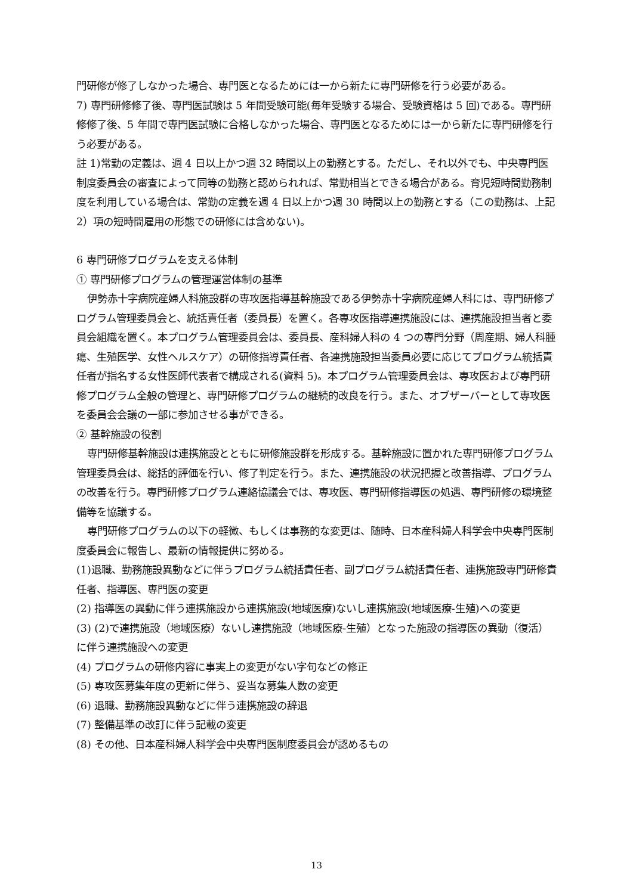門研修が修了しなかった場合、専門医となるためには一から新たに専門研修を行う必要がある。
7) 専門研修修了後、専門医試験は 5 年間受験可能(毎年受験する場合、受験資格は 5 回)である。専門研修修了後、5 年間で専門医試験に合格しなかった場合、専門医となるためには一から新たに専門研修を行う必要がある。
註 1)常勤の定義は、週 4 日以上かつ週 32 時間以上の勤務とする。ただし、それ以外でも、中央専門医制度委員会の審査によって同等の勤務と認められれば、常勤相当とできる場合がある。育児短時間勤務制度を利用している場合は、常勤の定義を週 4 日以上かつ週 30 時間以上の勤務とする（この勤務は、上記 2）項の短時間雇用の形態での研修には含めない)。
6 専門研修プログラムを支える体制
① 専門研修プログラムの管理運営体制の基準
伊勢赤十字病院産婦人科施設群の専攻医指導基幹施設である伊勢赤十字病院産婦人科には、専門研修プログラム管理委員会と、統括責任者（委員長）を置く。各専攻医指導連携施設には、連携施設担当者と委員会組織を置く。本プログラム管理委員会は、委員長、産科婦人科の 4 つの専門分野（周産期、婦人科腫瘍、生殖医学、女性ヘルスケア）の研修指導責任者、各連携施設担当委員必要に応じてプログラム統括責任者が指名する女性医師代表者で構成される(資料 5)。本プログラム管理委員会は、専攻医および専門研修プログラム全般の管理と、専門研修プログラムの継続的改良を行う。また、オブザーバーとして専攻医を委員会会議の一部に参加させる事ができる。
② 基幹施設の役割
専門研修基幹施設は連携施設とともに研修施設群を形成する。基幹施設に置かれた専門研修プログラム管理委員会は、総括的評価を行い、修了判定を行う。また、連携施設の状況把握と改善指導、プログラムの改善を行う。専門研修プログラム連絡協議会では、専攻医、専門研修指導医の処遇、専門研修の環境整備等を協議する。
専門研修プログラムの以下の軽微、もしくは事務的な変更は、随時、日本産科婦人科学会中央専門医制度委員会に報告し、最新の情報提供に努める。
(1)退職、勤務施設異動などに伴うプログラム統括責任者、副プログラム統括責任者、連携施設専門研修責任者、指導医、専門医の変更
(2) 指導医の異動に伴う連携施設から連携施設(地域医療)ないし連携施設(地域医療-生殖)への変更
(3) (2)で連携施設（地域医療）ないし連携施設（地域医療-生殖）となった施設の指導医の異動（復活）に伴う連携施設への変更
(4) プログラムの研修内容に事実上の変更がない字句などの修正
(5) 専攻医募集年度の更新に伴う、妥当な募集人数の変更
(6) 退職、勤務施設異動などに伴う連携施設の辞退
(7) 整備基準の改訂に伴う記載の変更
(8) その他、日本産科婦人科学会中央専門医制度委員会が認めるもの
13